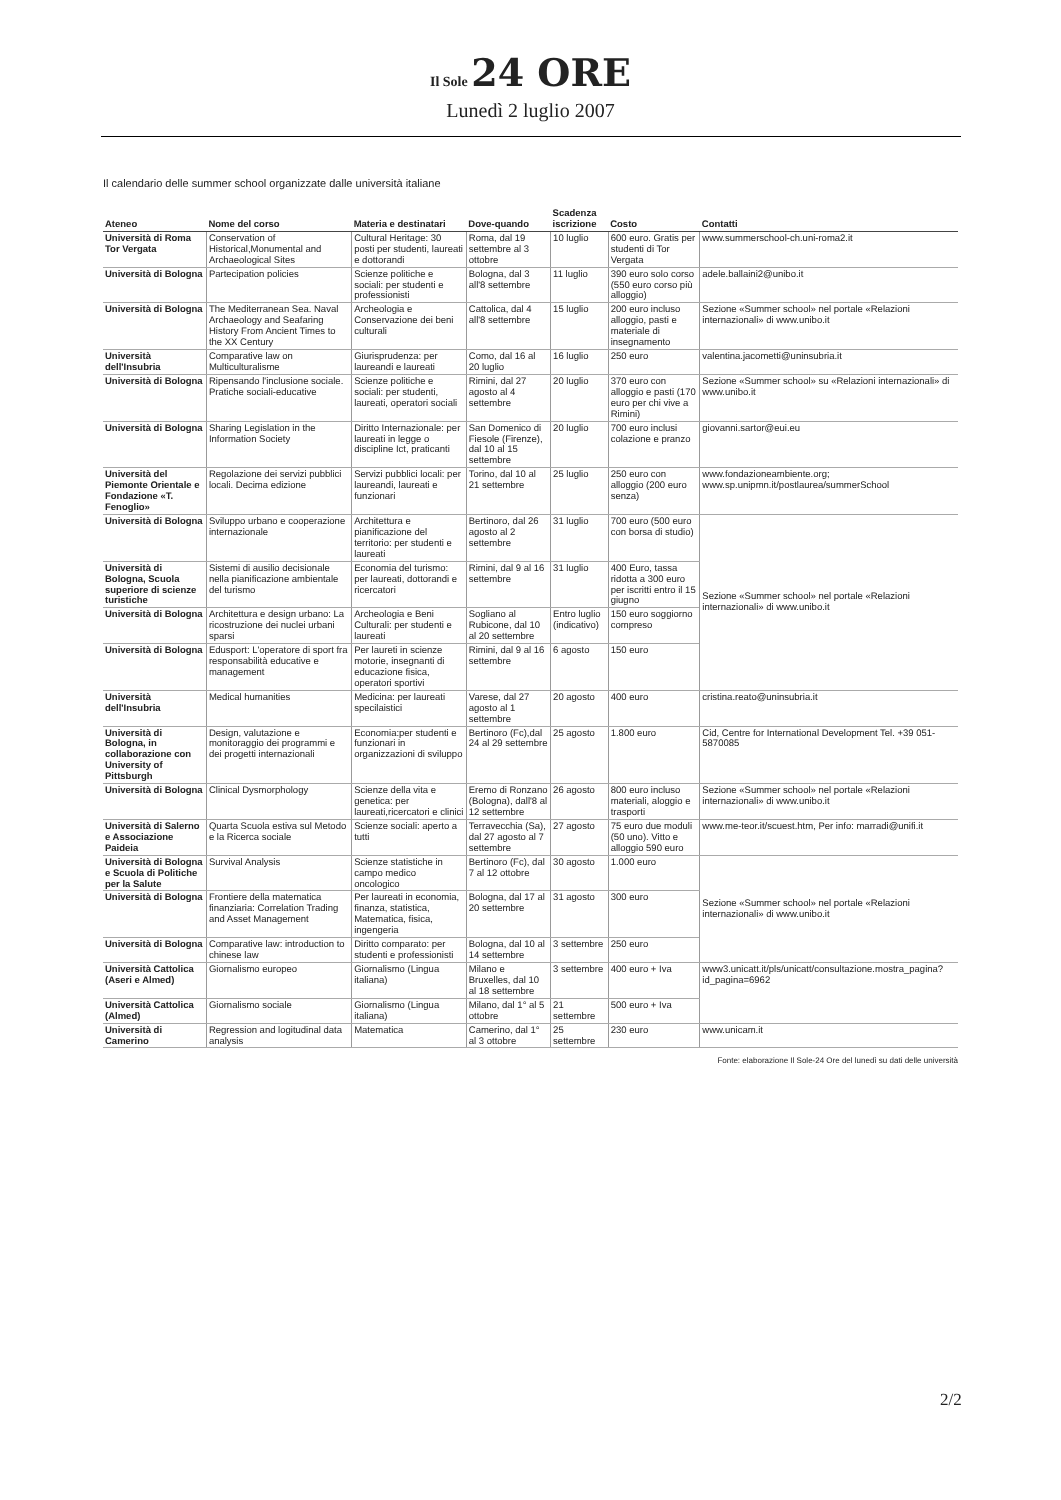Il Sole 24 ORE
Lunedì 2 luglio 2007
Il calendario delle summer school organizzate dalle università italiane
| Ateneo | Nome del corso | Materia e destinatari | Dove-quando | Scadenza iscrizione | Costo | Contatti |
| --- | --- | --- | --- | --- | --- | --- |
| Università di Roma Tor Vergata | Conservation of Historical,Monumental and Archaeological Sites | Cultural Heritage: 30 posti per studenti, laureati e dottorandi | Roma, dal 19 settembre al 3 ottobre | 10 luglio | 600 euro. Gratis per studenti di Tor Vergata | www.summerschool-ch.uni-roma2.it |
| Università di Bologna | Partecipation policies | Scienze politiche e sociali: per studenti e professionisti | Bologna, dal 3 all'8 settembre | 11 luglio | 390 euro solo corso (550 euro corso più alloggio) | adele.ballaini2@unibo.it |
| Università di Bologna | The Mediterranean Sea. Naval Archaeology and Seafaring History From Ancient Times to the XX Century | Archeologia e Conservazione dei beni culturali | Cattolica, dal 4 all'8 settembre | 15 luglio | 200 euro incluso alloggio, pasti e materiale di insegnamento | Sezione «Summer school» nel portale «Relazioni internazionali» di www.unibo.it |
| Università dell'Insubria | Comparative law on Multiculturalisme | Giurisprudenza: per laureandi e laureati | Como, dal 16 al 20 luglio | 16 luglio | 250 euro | valentina.jacometti@uninsubria.it |
| Università di Bologna | Ripensando l'inclusione sociale. Pratiche sociali-educative | Scienze politiche e sociali: per studenti, laureati, operatori sociali | Rimini, dal 27 agosto al 4 settembre | 20 luglio | 370 euro con alloggio e pasti (170 euro per chi vive a Rimini) | Sezione «Summer school» su «Relazioni internazionali» di www.unibo.it |
| Università di Bologna | Sharing Legislation in the Information Society | Diritto Internazionale: per laureati in legge o discipline Ict, praticanti | San Domenico di Fiesole (Firenze), dal 10 al 15 settembre | 20 luglio | 700 euro inclusi colazione e pranzo | giovanni.sartor@eui.eu |
| Università del Piemonte Orientale e Fondazione «T. Fenoglio» | Regolazione dei servizi pubblici locali. Decima edizione | Servizi pubblici locali: per laureandi, laureati e funzionari | Torino, dal 10 al 21 settembre | 25 luglio | 250 euro con alloggio (200 euro senza) | www.fondazioneambiente.org; www.sp.unipmn.it/postlaurea/summerSchool |
| Università di Bologna | Sviluppo urbano e cooperazione internazionale | Architettura e pianificazione del territorio: per studenti e laureati | Bertinoro, dal 26 agosto al 2 settembre | 31 luglio | 700 euro (500 euro con borsa di studio) | Sezione «Summer school» nel portale «Relazioni internazionali» di www.unibo.it |
| Università di Bologna, Scuola superiore di scienze turistiche | Sistemi di ausilio decisionale nella pianificazione ambientale del turismo | Economia del turismo: per laureati, dottorandi e ricercatori | Rimini, dal 9 al 16 settembre | 31 luglio | 400 Euro, tassa ridotta a 300 euro per iscritti entro il 15 giugno | |
| Università di Bologna | Architettura e design urbano: La ricostruzione dei nuclei urbani sparsi | Archeologia e Beni Culturali: per studenti e laureati | Sogliano al Rubicone, dal 10 al 20 settembre | Entro luglio (indicativo) | 150 euro soggiorno compreso | |
| Università di Bologna | Edusport: L'operatore di sport fra responsabilità educative e management | Per laureti in scienze motorie, insegnanti di educazione fisica, operatori sportivi | Rimini, dal 9 al 16 settembre | 6 agosto | 150 euro | |
| Università dell'Insubria | Medical humanities | Medicina: per laureati specilaistici | Varese, dal 27 agosto al 1 settembre | 20 agosto | 400 euro | cristina.reato@uninsubria.it |
| Università di Bologna, in collaborazione con University of Pittsburgh | Design, valutazione e monitoraggio dei programmi e dei progetti internazionali | Economia:per studenti e funzionari in organizzazioni di sviluppo | Bertinoro (Fc),dal 24 al 29 settembre | 25 agosto | 1.800 euro | Cid, Centre for International Development Tel. +39 051-5870085 |
| Università di Bologna | Clinical Dysmorphology | Scienze della vita e genetica: per laureati,ricercatori e clinici | Eremo di Ronzano (Bologna), dall'8 al 12 settembre | 26 agosto | 800 euro incluso materiali, aloggio e trasporti | Sezione «Summer school» nel portale «Relazioni internazionali» di www.unibo.it |
| Università di Salerno e Associazione Paideia | Quarta Scuola estiva sul Metodo e la Ricerca sociale | Scienze sociali: aperto a tutti | Terravecchia (Sa), dal 27 agosto al 7 settembre | 27 agosto | 75 euro due moduli (50 uno). Vitto e alloggio 590 euro | www.me-teor.it/scuest.htm, Per info: marradi@unifi.it |
| Università di Bologna e Scuola di Politiche per la Salute | Survival Analysis | Scienze statistiche in campo medico oncologico | Bertinoro (Fc), dal 7 al 12 ottobre | 30 agosto | 1.000 euro | Sezione «Summer school» nel portale «Relazioni internazionali» di www.unibo.it |
| Università di Bologna | Frontiere della matematica finanziaria: Correlation Trading and Asset Management | Per laureati in economia, finanza, statistica, Matematica, fisica, ingengeria | Bologna, dal 17 al 20 settembre | 31 agosto | 300 euro | |
| Università di Bologna | Comparative law: introduction to chinese law | Diritto comparato: per studenti e professionisti | Bologna, dal 10 al 14 settembre | 3 settembre | 250 euro | |
| Università Cattolica (Aseri e Almed) | Giornalismo europeo | Giornalismo (Lingua italiana) | Milano e Bruxelles, dal 10 al 18 settembre | 3 settembre | 400 euro + Iva | www3.unicatt.it/pls/unicatt/consultazione.mostra_pagina?id_pagina=6962 |
| Università Cattolica (Almed) | Giornalismo sociale | Giornalismo (Lingua italiana) | Milano, dal 1° al 5 ottobre | 21 settembre | 500 euro + Iva | |
| Università di Camerino | Regression and logitudinal data analysis | Matematica | Camerino, dal 1° al 3 ottobre | 25 settembre | 230 euro | www.unicam.it |
Fonte: elaborazione Il Sole-24 Ore del lunedì su dati delle università
2/2